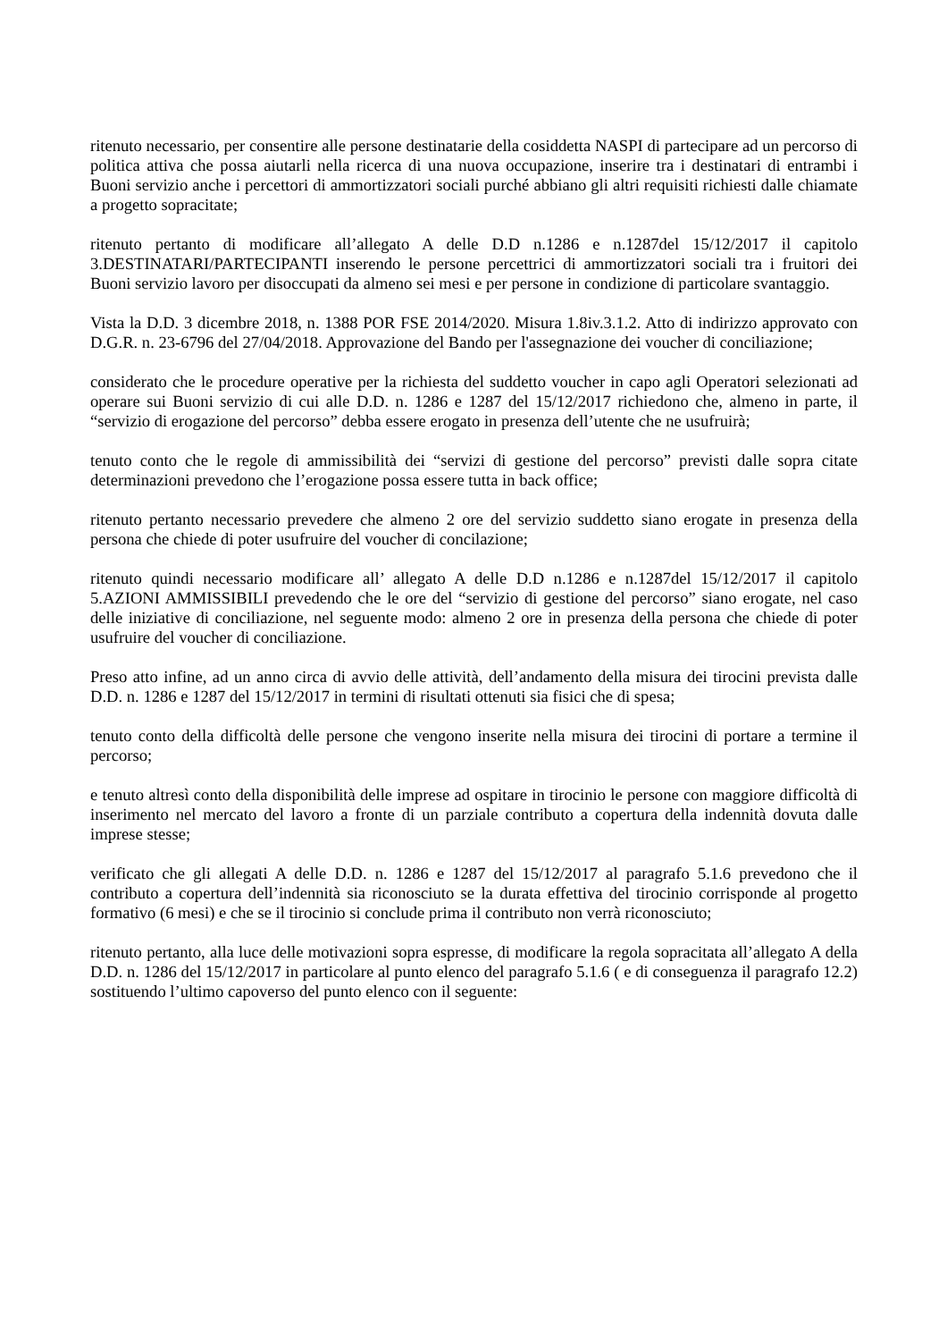ritenuto necessario, per consentire alle persone destinatarie della cosiddetta NASPI di partecipare ad un percorso di politica attiva che possa aiutarli nella ricerca di una nuova occupazione, inserire tra i destinatari di entrambi i Buoni servizio anche i percettori di ammortizzatori sociali purché abbiano gli altri requisiti richiesti dalle chiamate a progetto sopracitate;
ritenuto pertanto di modificare all’allegato A delle D.D n.1286 e n.1287del 15/12/2017 il capitolo 3.DESTINATARI/PARTECIPANTI inserendo le persone percettrici di ammortizzatori sociali tra i fruitori dei Buoni servizio lavoro per disoccupati da almeno sei mesi e per persone in condizione di particolare svantaggio.
Vista la D.D. 3 dicembre 2018, n. 1388 POR FSE 2014/2020. Misura 1.8iv.3.1.2. Atto di indirizzo approvato con D.G.R. n. 23-6796 del 27/04/2018. Approvazione del Bando per l'assegnazione dei voucher di conciliazione;
considerato che le procedure operative per la richiesta del suddetto voucher in capo agli Operatori selezionati ad operare sui Buoni servizio di cui alle D.D. n. 1286 e 1287 del 15/12/2017 richiedono che, almeno in parte, il “servizio di erogazione del percorso” debba essere erogato in presenza dell’utente che ne usufruirà;
tenuto conto che le regole di ammissibilità dei “servizi di gestione del percorso” previsti dalle sopra citate determinazioni prevedono che l’erogazione possa essere tutta in back office;
ritenuto pertanto necessario prevedere che almeno 2 ore del servizio suddetto siano erogate in presenza della persona che chiede di poter usufruire del voucher di concilazione;
ritenuto quindi necessario modificare all’ allegato A delle D.D n.1286 e n.1287del 15/12/2017 il capitolo 5.AZIONI AMMISSIBILI prevedendo che le ore del “servizio di gestione del percorso” siano erogate, nel caso delle iniziative di conciliazione, nel seguente modo: almeno 2 ore in presenza della persona che chiede di poter usufruire del voucher di conciliazione.
Preso atto infine, ad un anno circa di avvio delle attività, dell’andamento della misura dei tirocini prevista dalle D.D. n. 1286 e 1287 del 15/12/2017 in termini di risultati ottenuti sia fisici che di spesa;
tenuto conto della difficoltà delle persone che vengono inserite nella misura dei tirocini di portare a termine il percorso;
e tenuto altresì conto della disponibilità delle imprese ad ospitare in tirocinio le persone con maggiore difficoltà di inserimento nel mercato del lavoro a fronte di un parziale contributo a copertura della indennità dovuta dalle imprese stesse;
verificato che gli allegati A delle D.D. n. 1286 e 1287 del 15/12/2017 al paragrafo 5.1.6 prevedono che il contributo a copertura dell’indennità sia riconosciuto se la durata effettiva del tirocinio corrisponde al progetto formativo (6 mesi) e che se il tirocinio si conclude prima il contributo non verrà riconosciuto;
ritenuto pertanto, alla luce delle motivazioni sopra espresse, di modificare la regola sopracitata all’allegato A della D.D. n. 1286 del 15/12/2017 in particolare al punto elenco del paragrafo 5.1.6 ( e di conseguenza il paragrafo 12.2) sostituendo l’ultimo capoverso del punto elenco con il seguente: